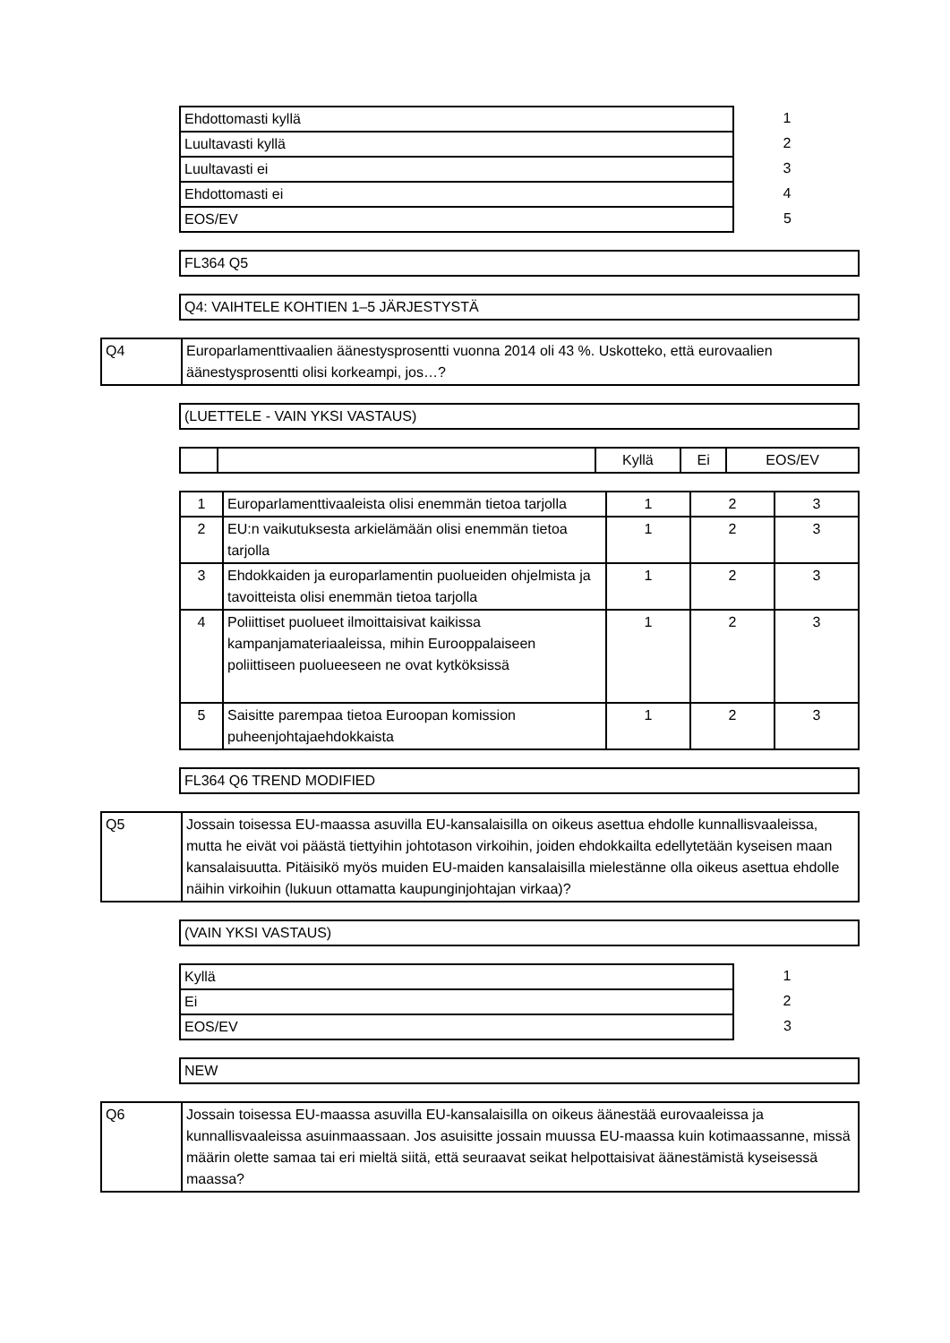| Ehdottomasti kyllä | 1 |
| Luultavasti kyllä | 2 |
| Luultavasti ei | 3 |
| Ehdottomasti ei | 4 |
| EOS/EV | 5 |
| FL364 Q5 |
| Q4: VAIHTELE KOHTIEN 1–5 JÄRJESTYSTÄ |
| Q4 | Europarlamenttivaalien äänestysprosentti vuonna 2014 oli 43 %. Uskotteko, että eurovaalien äänestysprosentti olisi korkeampi, jos…? |
| (LUETTELE - VAIN YKSI VASTAUS) |
| | | Kyllä | Ei | EOS/EV |
| 1 | Europarlamenttivaaleista olisi enemmän tietoa tarjolla | 1 | 2 | 3 |
| 2 | EU:n vaikutuksesta arkielämään olisi enemmän tietoa tarjolla | 1 | 2 | 3 |
| 3 | Ehdokkaiden ja europarlamentin puolueiden ohjelmista ja tavoitteista olisi enemmän tietoa tarjolla | 1 | 2 | 3 |
| 4 | Poliittiset puolueet ilmoittaisivat kaikissa kampanjamateriaaleissa, mihin Eurooppalaiseen poliittiseen puolueeseen ne ovat kytköksissä | 1 | 2 | 3 |
| 5 | Saisitte parempaa tietoa Euroopan komission puheenjohtajaehdokkaista | 1 | 2 | 3 |
| FL364 Q6 TREND MODIFIED |
| Q5 | Jossain toisessa EU-maassa asuvilla EU-kansalaisilla on oikeus asettua ehdolle kunnallisvaaleissa, mutta he eivät voi päästä tiettyihin johtotason virkoihin, joiden ehdokkailta edellytetään kyseisen maan kansalaisuutta. Pitäisikö myös muiden EU-maiden kansalaisilla mielestänne olla oikeus asettua ehdolle näihin virkoihin (lukuun ottamatta kaupunginjohtajan virkaa)? |
| (VAIN YKSI VASTAUS) |
| Kyllä | 1 |
| Ei | 2 |
| EOS/EV | 3 |
| NEW |
| Q6 | Jossain toisessa EU-maassa asuvilla EU-kansalaisilla on oikeus äänestää eurovaaleissa ja kunnallisvaaleissa asuinmaassaan. Jos asuisitte jossain muussa EU-maassa kuin kotimaassanne, missä määrin olette samaa tai eri mieltä siitä, että seuraavat seikat helpottaisivat äänestämistä kyseisessä maassa? |